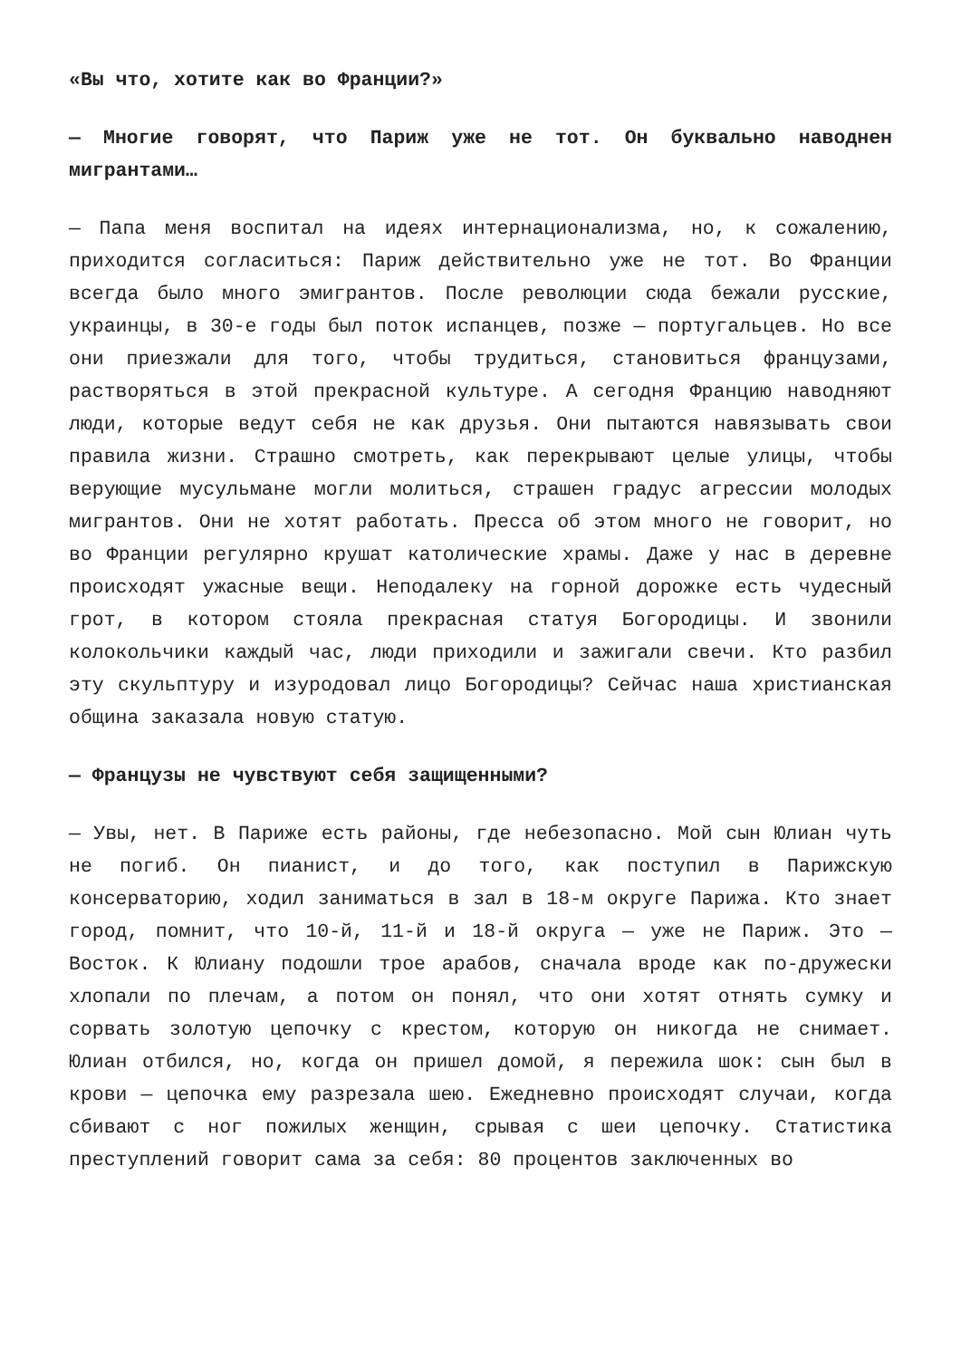«Вы что, хотите как во Франции?»
— Многие говорят, что Париж уже не тот. Он буквально наводнен мигрантами…
— Папа меня воспитал на идеях интернационализма, но, к сожалению, приходится согласиться: Париж действительно уже не тот. Во Франции всегда было много эмигрантов. После революции сюда бежали русские, украинцы, в 30-е годы был поток испанцев, позже — португальцев. Но все они приезжали для того, чтобы трудиться, становиться французами, растворяться в этой прекрасной культуре. А сегодня Францию наводняют люди, которые ведут себя не как друзья. Они пытаются навязывать свои правила жизни. Страшно смотреть, как перекрывают целые улицы, чтобы верующие мусульмане могли молиться, страшен градус агрессии молодых мигрантов. Они не хотят работать. Пресса об этом много не говорит, но во Франции регулярно крушат католические храмы. Даже у нас в деревне происходят ужасные вещи. Неподалеку на горной дорожке есть чудесный грот, в котором стояла прекрасная статуя Богородицы. И звонили колокольчики каждый час, люди приходили и зажигали свечи. Кто разбил эту скульптуру и изуродовал лицо Богородицы? Сейчас наша христианская община заказала новую статую.
— Французы не чувствуют себя защищенными?
— Увы, нет. В Париже есть районы, где небезопасно. Мой сын Юлиан чуть не погиб. Он пианист, и до того, как поступил в Парижскую консерваторию, ходил заниматься в зал в 18-м округе Парижа. Кто знает город, помнит, что 10-й, 11-й и 18-й округа — уже не Париж. Это — Восток. К Юлиану подошли трое арабов, сначала вроде как по-дружески хлопали по плечам, а потом он понял, что они хотят отнять сумку и сорвать золотую цепочку с крестом, которую он никогда не снимает. Юлиан отбился, но, когда он пришел домой, я пережила шок: сын был в крови — цепочка ему разрезала шею. Ежедневно происходят случаи, когда сбивают с ног пожилых женщин, срывая с шеи цепочку. Статистика преступлений говорит сама за себя: 80 процентов заключенных во